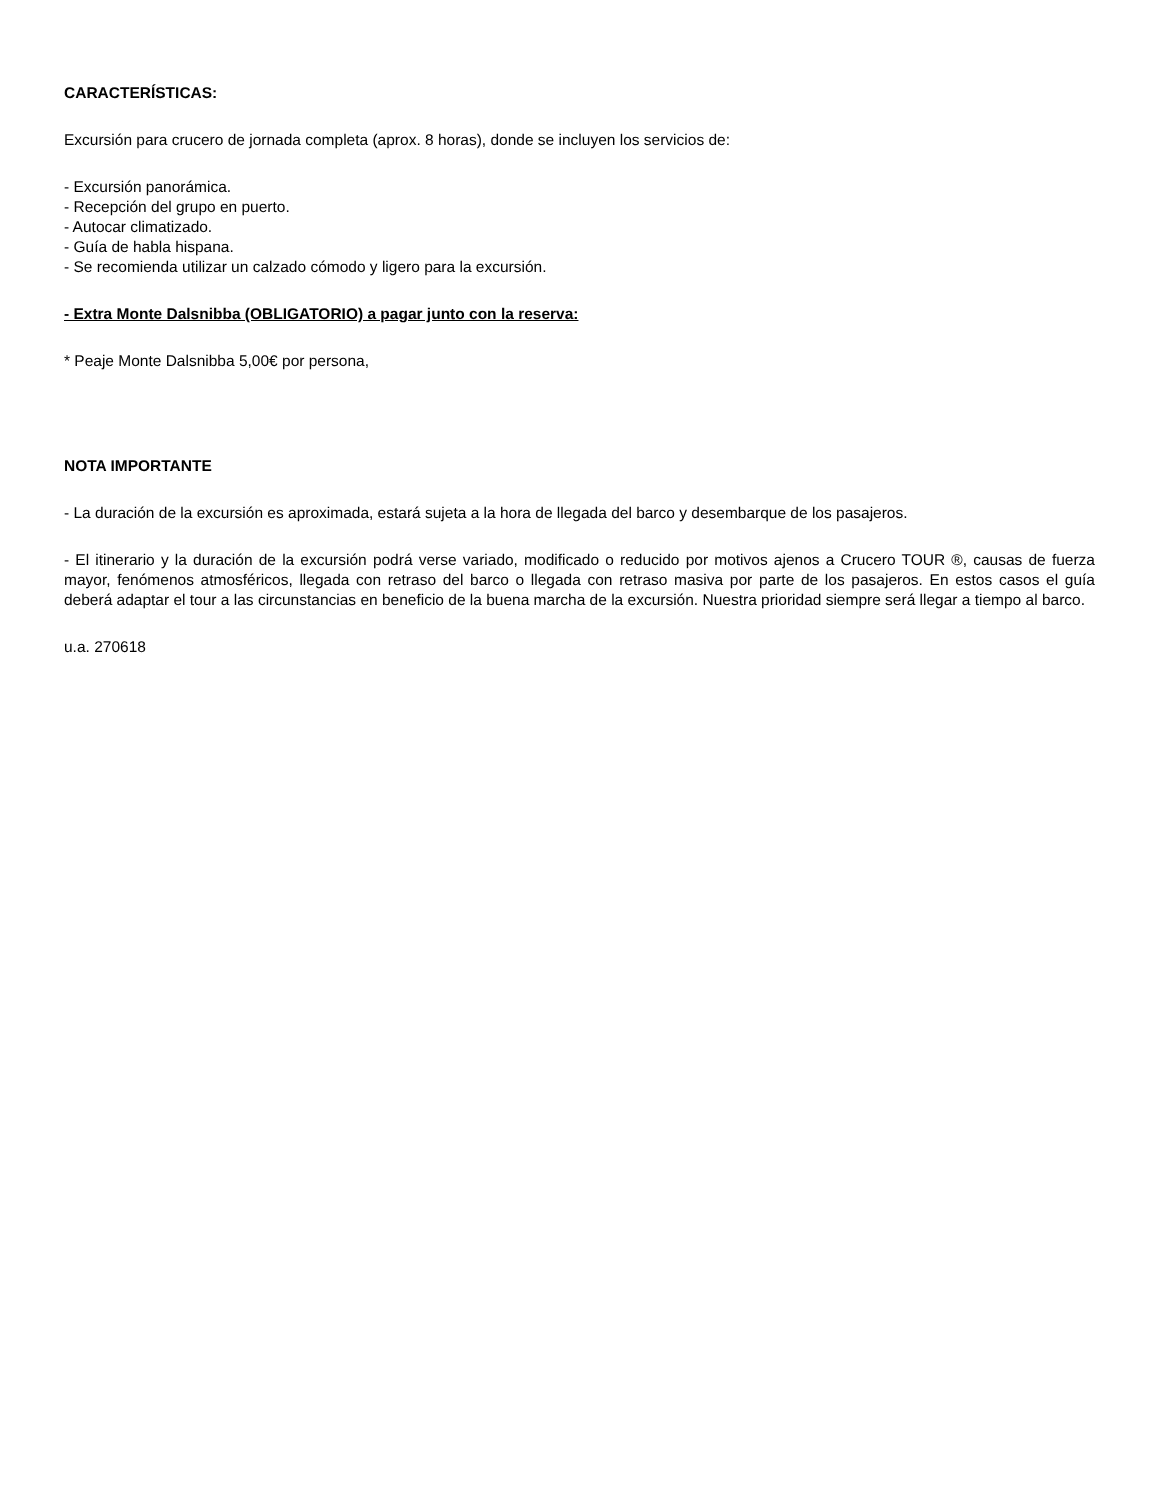CARACTERÍSTICAS:
Excursión para crucero de jornada completa (aprox. 8 horas), donde se incluyen los servicios de:
- Excursión panorámica.
- Recepción del grupo en puerto.
- Autocar climatizado.
- Guía de habla hispana.
- Se recomienda utilizar un calzado cómodo y ligero para la excursión.
- Extra Monte Dalsnibba (OBLIGATORIO) a pagar junto con la reserva:
* Peaje Monte Dalsnibba 5,00€ por persona,
NOTA IMPORTANTE
- La duración de la excursión es aproximada, estará sujeta a la hora de llegada del barco y desembarque de los pasajeros.
- El itinerario y la duración de la excursión podrá verse variado, modificado o reducido por motivos ajenos a Crucero TOUR ®, causas de fuerza mayor, fenómenos atmosféricos, llegada con retraso del barco o llegada con retraso masiva por parte de los pasajeros. En estos casos el guía deberá adaptar el tour a las circunstancias en beneficio de la buena marcha de la excursión. Nuestra prioridad siempre será llegar a tiempo al barco.
u.a. 270618